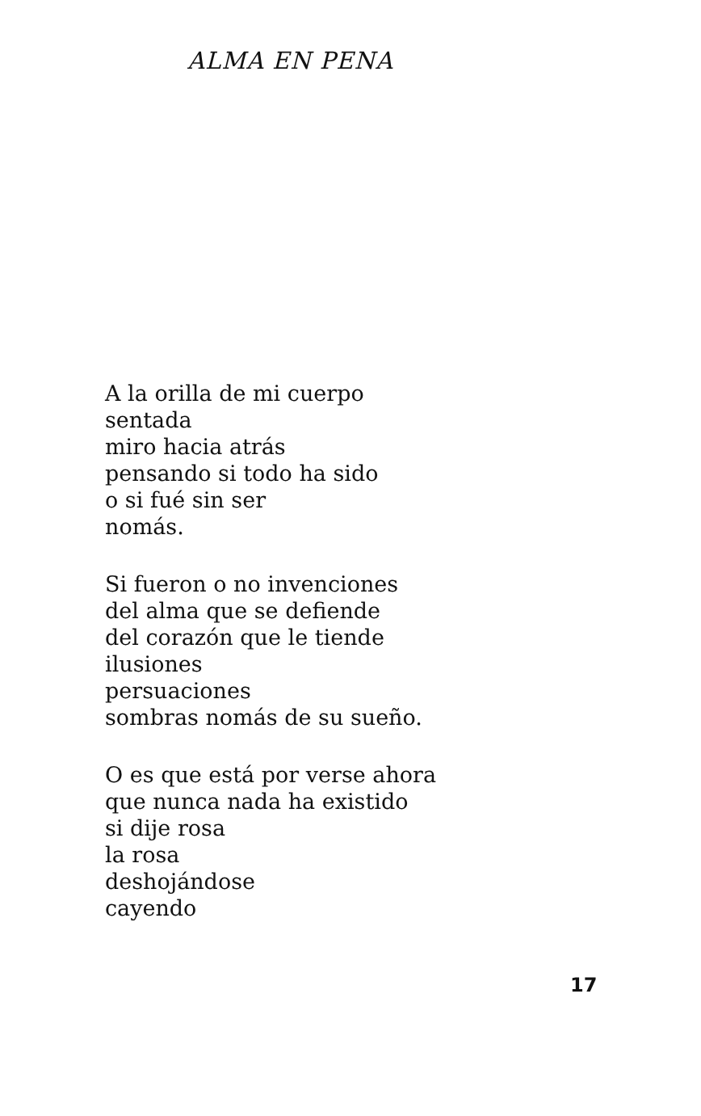ALMA EN PENA
A la orilla de mi cuerpo
sentada
miro hacia atrás
pensando si todo ha sido
o si fué sin ser
nomás.
Si fueron o no invenciones
del alma que se defiende
del corazón que le tiende
ilusiones
persuaciones
sombras nomás de su sueño.
O es que está por verse ahora
que nunca nada ha existido
si dije rosa
la rosa
deshojándose
cayendo
17